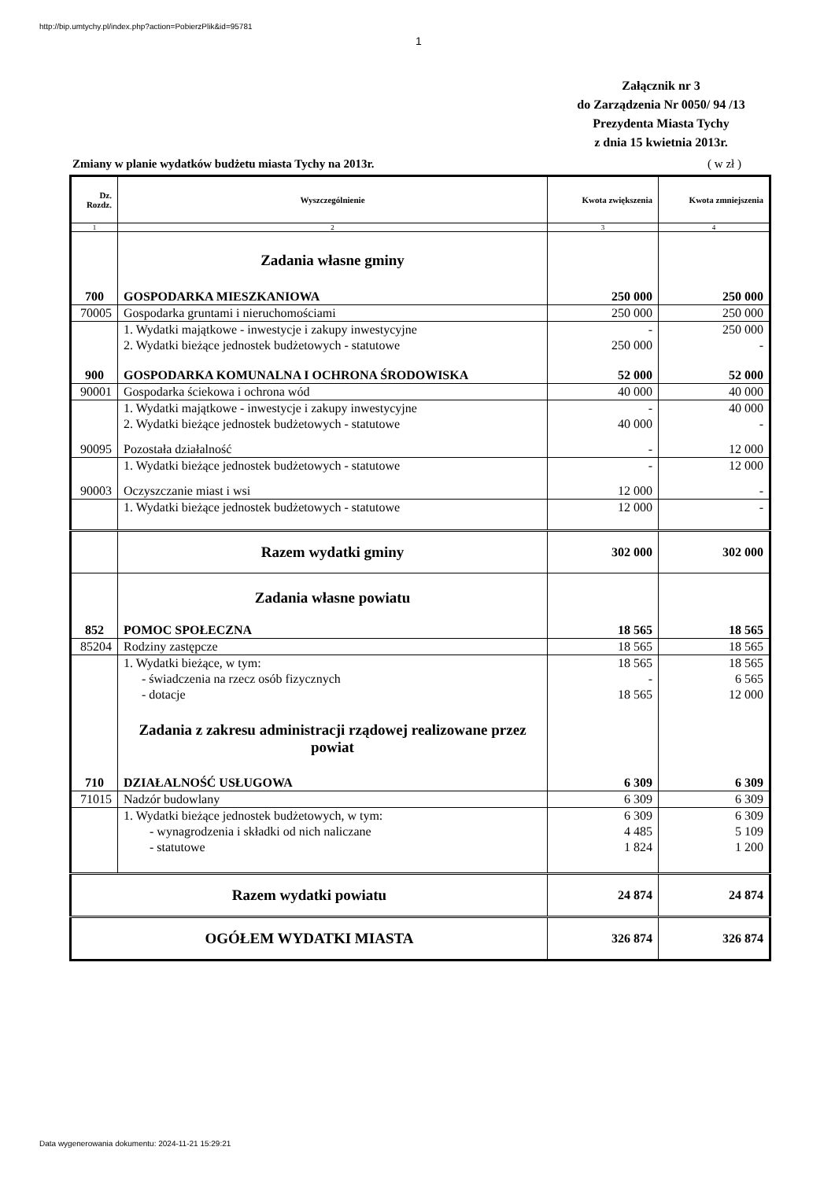http://bip.umtychy.pl/index.php?action=PobierzPlik&id=95781
1
Załącznik nr 3
do Zarządzenia Nr 0050/ 94 /13
Prezydenta Miasta Tychy
z dnia 15 kwietnia 2013r.
Zmiany w planie wydatków budżetu miasta Tychy na 2013r. ( w zł )
| Dz. Rozdz. | Wyszczególnienie | Kwota zwiększenia | Kwota zmniejszenia |
| --- | --- | --- | --- |
| 1 | 2 | 3 | 4 |
| | Zadania własne gminy | | |
| 700 | GOSPODARKA MIESZKANIOWA | 250 000 | 250 000 |
| 70005 | Gospodarka gruntami i nieruchomościami | 250 000 | 250 000 |
| | 1. Wydatki majątkowe - inwestycje i zakupy inwestycyjne | - | 250 000 |
| | 2. Wydatki bieżące jednostek budżetowych - statutowe | 250 000 | - |
| 900 | GOSPODARKA KOMUNALNA I OCHRONA ŚRODOWISKA | 52 000 | 52 000 |
| 90001 | Gospodarka ściekowa i ochrona wód | 40 000 | 40 000 |
| | 1. Wydatki majątkowe - inwestycje i zakupy inwestycyjne | - | 40 000 |
| | 2. Wydatki bieżące jednostek budżetowych - statutowe | 40 000 | - |
| 90095 | Pozostała działalność | - | 12 000 |
| | 1. Wydatki bieżące jednostek budżetowych - statutowe | - | 12 000 |
| 90003 | Oczyszczanie miast i wsi | 12 000 | - |
| | 1. Wydatki bieżące jednostek budżetowych - statutowe | 12 000 | - |
| | Razem wydatki gminy | 302 000 | 302 000 |
| | Zadania własne powiatu | | |
| 852 | POMOC SPOŁECZNA | 18 565 | 18 565 |
| 85204 | Rodziny zastępcze | 18 565 | 18 565 |
| | 1. Wydatki bieżące, w tym: | 18 565 | 18 565 |
| | - świadczenia na rzecz osób fizycznych | - | 6 565 |
| | - dotacje | 18 565 | 12 000 |
| | Zadania z zakresu administracji rządowej realizowane przez powiat | | |
| 710 | DZIAŁALNOŚĆ USŁUGOWA | 6 309 | 6 309 |
| 71015 | Nadzór budowlany | 6 309 | 6 309 |
| | 1. Wydatki bieżące jednostek budżetowych, w tym: | 6 309 | 6 309 |
| | - wynagrodzenia i składki od nich naliczane | 4 485 | 5 109 |
| | - statutowe | 1 824 | 1 200 |
| Razem wydatki powiatu | | 24 874 | 24 874 |
| OGÓŁEM WYDATKI MIASTA | | 326 874 | 326 874 |
Data wygenerowania dokumentu: 2024-11-21 15:29:21